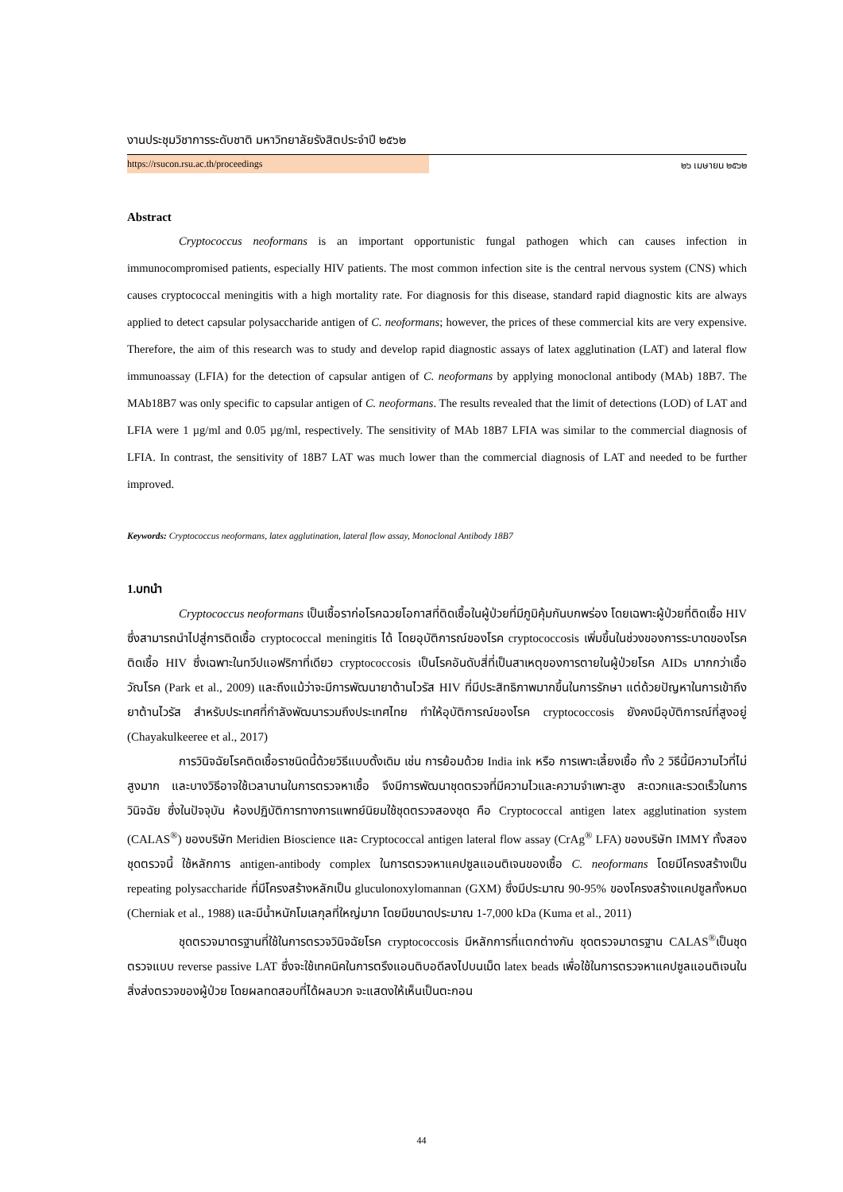งานประชุมวิชาการระดับชาติ มหาวิทยาลัยรังสิตประจำปี ๒๕๖๒
https://rsucon.rsu.ac.th/proceedings ๒๖ เมษายน ๒๕๖๒
Abstract
Cryptococcus neoformans is an important opportunistic fungal pathogen which can causes infection in immunocompromised patients, especially HIV patients. The most common infection site is the central nervous system (CNS) which causes cryptococcal meningitis with a high mortality rate. For diagnosis for this disease, standard rapid diagnostic kits are always applied to detect capsular polysaccharide antigen of C. neoformans; however, the prices of these commercial kits are very expensive. Therefore, the aim of this research was to study and develop rapid diagnostic assays of latex agglutination (LAT) and lateral flow immunoassay (LFIA) for the detection of capsular antigen of C. neoformans by applying monoclonal antibody (MAb) 18B7. The MAb18B7 was only specific to capsular antigen of C. neoformans. The results revealed that the limit of detections (LOD) of LAT and LFIA were 1 µg/ml and 0.05 µg/ml, respectively. The sensitivity of MAb 18B7 LFIA was similar to the commercial diagnosis of LFIA. In contrast, the sensitivity of 18B7 LAT was much lower than the commercial diagnosis of LAT and needed to be further improved.
Keywords: Cryptococcus neoformans, latex agglutination, lateral flow assay, Monoclonal Antibody 18B7
1.บทนำ
Cryptococcus neoformans เป็นเชื้อราก่อโรคฉวยโอกาสที่ติดเชื้อในผู้ป่วยที่มีภูมิคุ้มกันบกพร่อง โดยเฉพาะผู้ป่วยที่ติดเชื้อ HIV ซึ่งสามารถนำไปสู่การติดเชื้อ cryptococcal meningitis ได้ โดยอุบัติการณ์ของโรค cryptococcosis เพิ่มขึ้นในช่วงของการระบาดของโรคติดเชื้อ HIV ซึ่งเฉพาะในทวีปแอฟริกาที่เดียว cryptococcosis เป็นโรคอันดับสี่ที่เป็นสาเหตุของการตายในผู้ป่วยโรค AIDs มากกว่าเชื้อวัณโรค (Park et al., 2009) และถึงแม้ว่าจะมีการพัฒนายาต้านไวรัส HIV ที่มีประสิทธิภาพมากขึ้นในการรักษา แต่ด้วยปัญหาในการเข้าถึงยาต้านไวรัส สำหรับประเทศที่กำลังพัฒนารวมถึงประเทศไทย ทำให้อุบัติการณ์ของโรค cryptococcosis ยังคงมีอุบัติการณ์ที่สูงอยู่ (Chayakulkeeree et al., 2017)
การวินิจฉัยโรคติดเชื้อราชนิดนี้ด้วยวิธีแบบดั้งเดิม เช่น การย้อมด้วย India ink หรือ การเพาะเลี้ยงเชื้อ ทั้ง 2 วิธีนี้มีความไวที่ไม่สูงมาก และบางวิธีอาจใช้เวลานานในการตรวจหาเชื้อ จึงมีการพัฒนาชุดตรวจที่มีความไวและความจำเพาะสูง สะดวกและรวดเร็วในการวินิจฉัย ซึ่งในปัจจุบัน ห้องปฏิบัติการทางการแพทย์นิยมใช้ชุดตรวจสองชุด คือ Cryptococcal antigen latex agglutination system (CALAS<sup>®</sup>) ของบริษัท Meridien Bioscience และ Cryptococcal antigen lateral flow assay (CrAg<sup>®</sup> LFA) ของบริษัท IMMY ทั้งสองชุดตรวจนี้ ใช้หลักการ antigen-antibody complex ในการตรวจหาแคปซูลแอนติเจนของเชื้อ C. neoformans โดยมีโครงสร้างเป็น repeating polysaccharide ที่มีโครงสร้างหลักเป็น gluculonoxylomannan (GXM) ซึ่งมีประมาณ 90-95% ของโครงสร้างแคปซูลทั้งหมด (Cherniak et al., 1988) และมีน้ำหนักโมเลกุลที่ใหญ่มาก โดยมีขนาดประมาณ 1-7,000 kDa (Kuma et al., 2011)
ชุดตรวจมาตรฐานที่ใช้ในการตรวจวินิจฉัยโรค cryptococcosis มีหลักการที่แตกต่างกัน ชุดตรวจมาตรฐาน CALAS<sup>®</sup>เป็นชุดตรวจแบบ reverse passive LAT ซึ่งจะใช้เทคนิคในการตรึงแอนติบอดีลงไปบนเม็ด latex beads เพื่อใช้ในการตรวจหาแคปซูลแอนติเจนในสิ่งส่งตรวจของผู้ป่วย โดยผลทดสอบที่ได้ผลบวก จะแสดงให้เห็นเป็นตะกอน
44